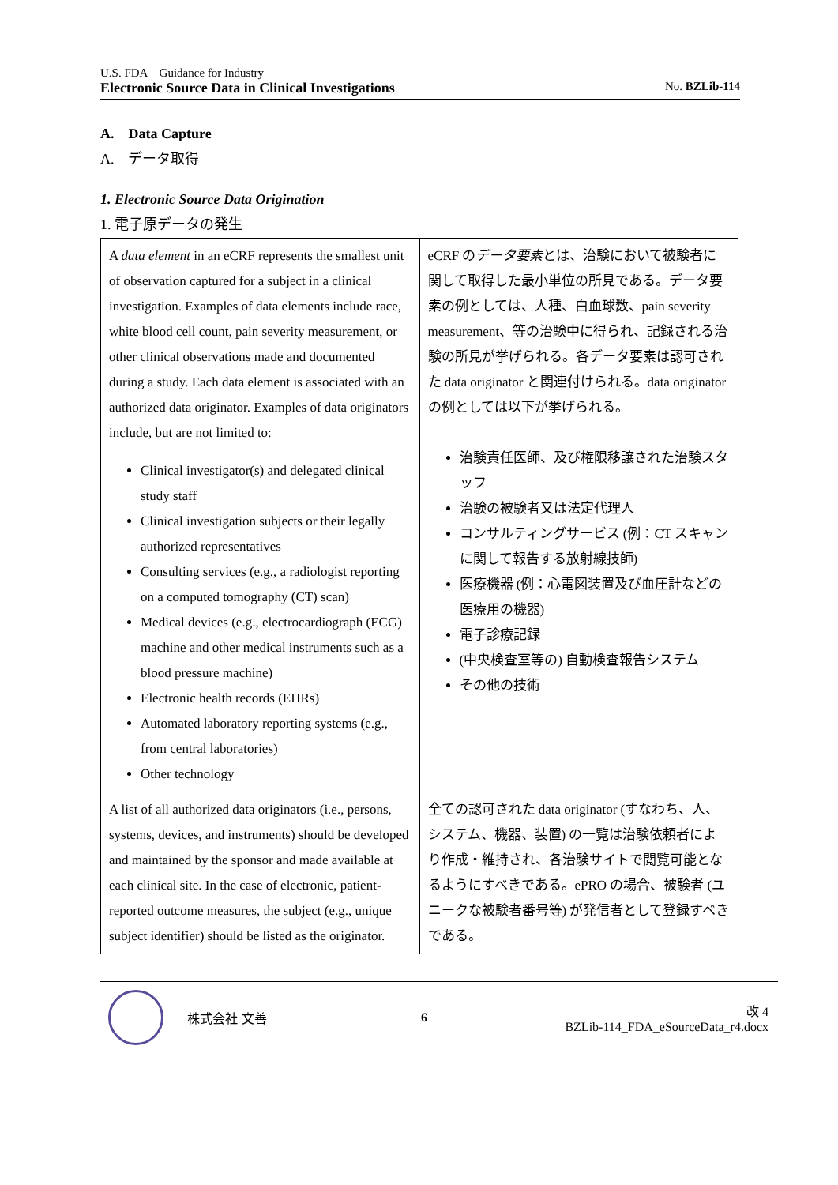U.S. FDA　Guidance for Industry
Electronic Source Data in Clinical Investigations No. BZLib-114
A.　Data Capture
A.　データ取得
1. Electronic Source Data Origination
1. 電子原データの発生
| A data element in an eCRF represents the smallest unit of observation captured for a subject in a clinical investigation. Examples of data elements include race, white blood cell count, pain severity measurement, or other clinical observations made and documented during a study. Each data element is associated with an authorized data originator. Examples of data originators include, but are not limited to: Clinical investigator(s) and delegated clinical study staff Clinical investigation subjects or their legally authorized representatives Consulting services (e.g., a radiologist reporting on a computed tomography (CT) scan) Medical devices (e.g., electrocardiograph (ECG) machine and other medical instruments such as a blood pressure machine) Electronic health records (EHRs) Automated laboratory reporting systems (e.g., from central laboratories) Other technology | eCRF の データ要素 とは、治験において被験者に関して取得した最小単位の所見である。データ要素の例としては、人種、白血球数、pain severity measurement、等の治験中に得られ、記録される治験の所見が挙げられる。各データ要素は認可された data originator と関連付けられる。data originator の例としては以下が挙げられる。 治験責任医師、及び権限移譲された治験スタッフ 治験の被験者又は法定代理人 コンサルティングサービス (例：CT スキャンに関して報告する放射線技師) 医療機器 (例：心電図装置及び血圧計などの医療用の機器) 電子診療記録 (中央検査室等の) 自動検査報告システム その他の技術 |
| A list of all authorized data originators (i.e., persons, systems, devices, and instruments) should be developed and maintained by the sponsor and made available at each clinical site. In the case of electronic, patient-reported outcome measures, the subject (e.g., unique subject identifier) should be listed as the originator. | 全ての認可された data originator (すなわち、人、システム、機器、装置) の一覧は治験依頼者により作成・維持され、各治験サイトで閲覧可能となるようにすべきである。ePRO の場合、被験者 (ユニークな被験者番号等) が発信者として登録すべきである。 |
株式会社 文善 6 改 4
BZLib-114_FDA_eSourceData_r4.docx